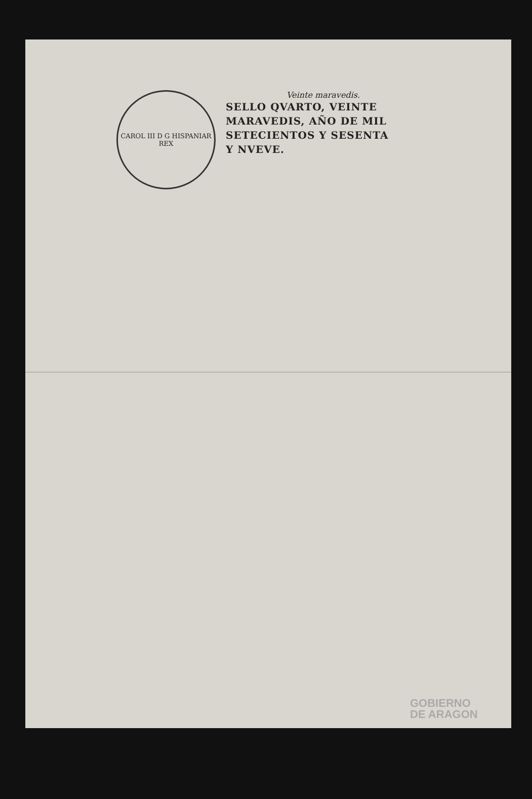CAROL III D G HISPANIAR REX
Veinte maravedis.
SELLO QVARTO, VEINTE
MARAVEDIS, AÑO DE MIL
SETECIENTOS Y SESENTA
Y NVEVE.
GOBIERNO
DE ARAGON